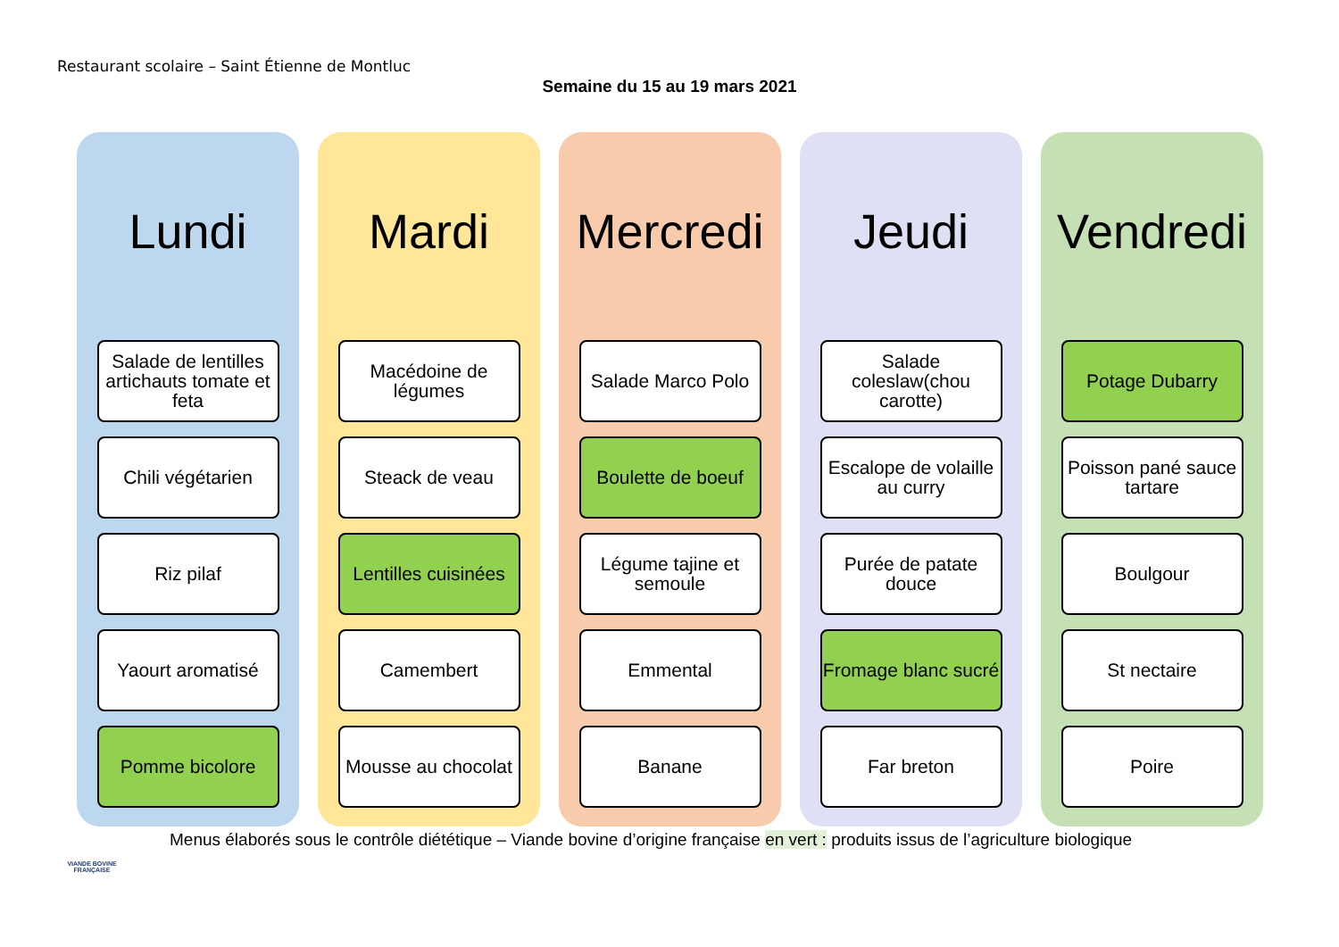Restaurant scolaire – Saint Étienne de Montluc
Semaine du 15 au 19 mars 2021
Lundi
Salade de lentilles artichauts tomate et feta
Chili végétarien
Riz pilaf
Yaourt aromatisé
Pomme bicolore
Mardi
Macédoine de légumes
Steack de veau
Lentilles cuisinées
Camembert
Mousse au chocolat
Mercredi
Salade Marco Polo
Boulette de boeuf
Légume tajine et semoule
Emmental
Banane
Jeudi
Salade coleslaw(chou carotte)
Escalope de volaille au curry
Purée de patate douce
Fromage blanc sucré
Far breton
Vendredi
Potage Dubarry
Poisson pané sauce tartare
Boulgour
St nectaire
Poire
Menus élaborés sous le contrôle diététique – Viande bovine d’origine française en vert : produits issus de l’agriculture biologique
VIANDE BOVINE FRANÇAISE